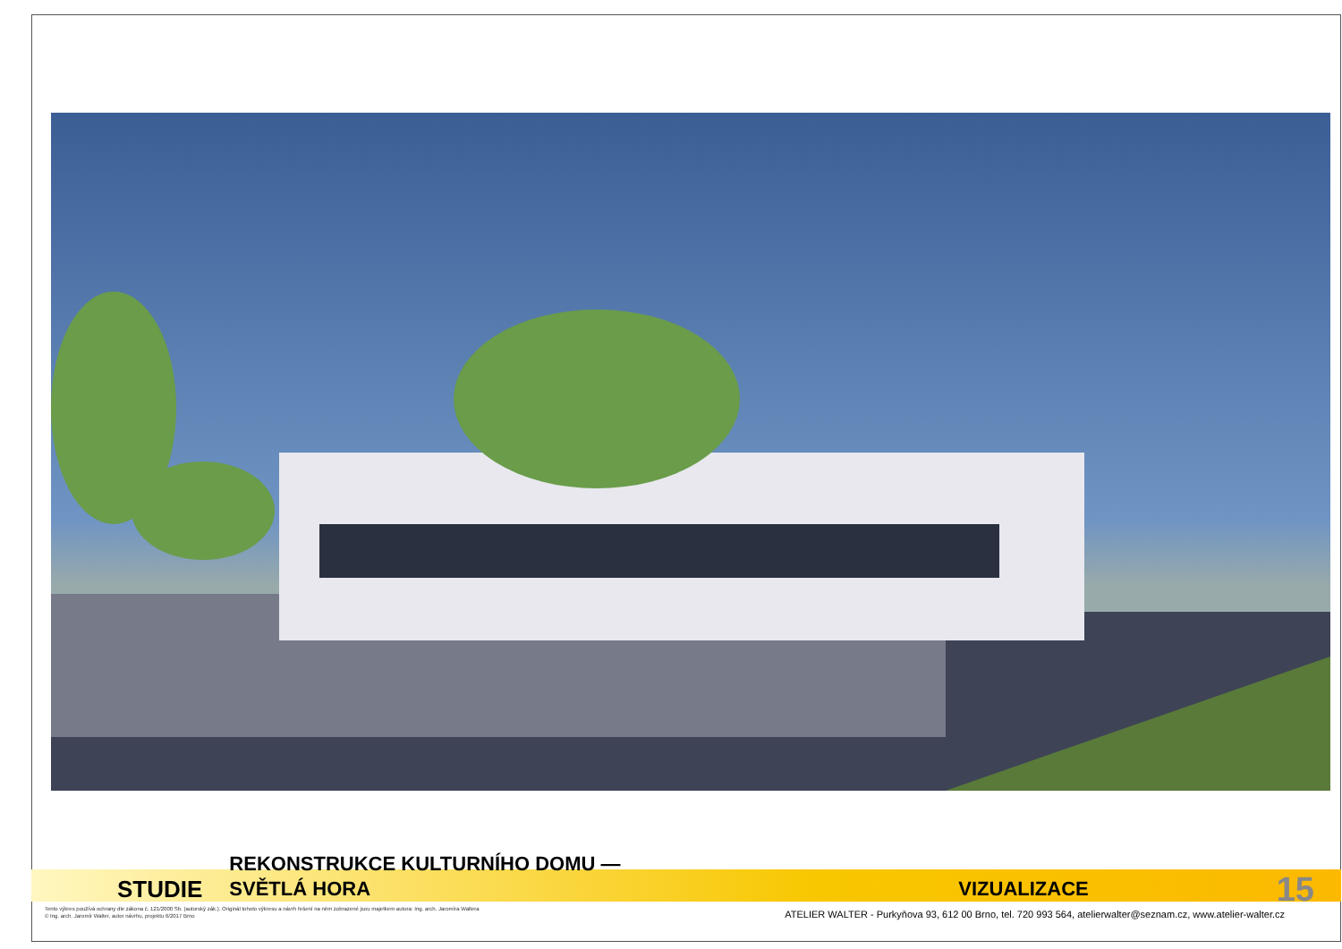STUDIE REKONSTRUKCE KULTURNÍHO DOMU — SVĚTLÁ HORA VIZUALIZACE 15
Tento výkres používá ochrany dle zákona č. 121/2000 Sb. (autorský zák.). Originál tohoto výkresu a návrh řešení na něm zobrazené jsou majetkem autora: Ing. arch. Jaromíra Waltera
© Ing. arch. Jaromír Walter, autor návrhu, projektu 6/2017 Brno
ATELIER WALTER - Purkyňova 93, 612 00 Brno, tel. 720 993 564, atelierwalter@seznam.cz, www.atelier-walter.cz